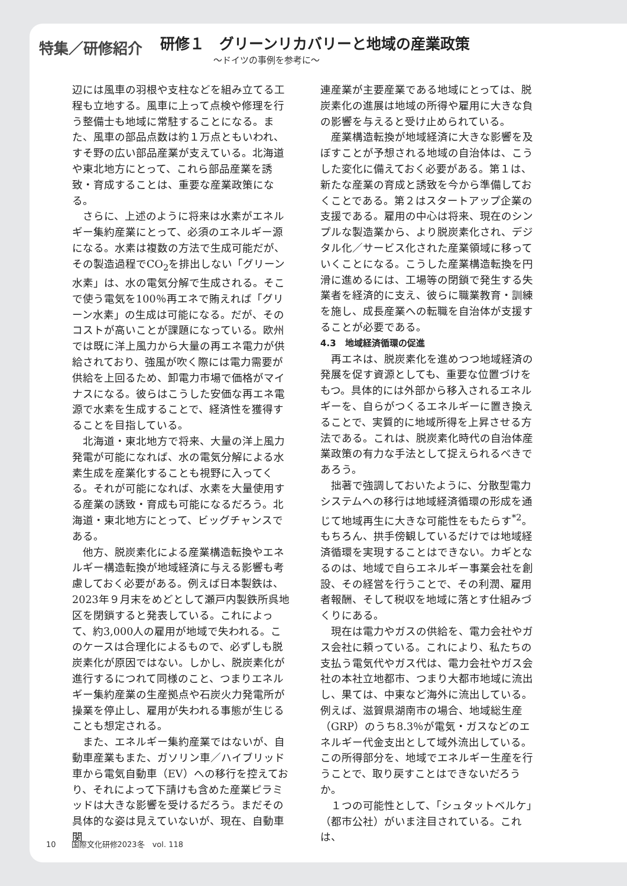特集／研修紹介
研修１　グリーンリカバリーと地域の産業政策
〜ドイツの事例を参考に〜
辺には風車の羽根や支柱などを組み立てる工程も立地する。風車に上って点検や修理を行う整備士も地域に常駐することになる。また、風車の部品点数は約１万点ともいわれ、すそ野の広い部品産業が支えている。北海道や東北地方にとって、これら部品産業を誘致・育成することは、重要な産業政策になる。
さらに、上述のように将来は水素がエネルギー集約産業にとって、必須のエネルギー源になる。水素は複数の方法で生成可能だが、その製造過程でCO<sub>2</sub>を排出しない「グリーン水素」は、水の電気分解で生成される。そこで使う電気を100％再エネで賄えれば「グリーン水素」の生成は可能になる。だが、そのコストが高いことが課題になっている。欧州では既に洋上風力から大量の再エネ電力が供給されており、強風が吹く際には電力需要が供給を上回るため、卸電力市場で価格がマイナスになる。彼らはこうした安価な再エネ電源で水素を生成することで、経済性を獲得することを目指している。
北海道・東北地方で将来、大量の洋上風力発電が可能になれば、水の電気分解による水素生成を産業化することも視野に入ってくる。それが可能になれば、水素を大量使用する産業の誘致・育成も可能になるだろう。北海道・東北地方にとって、ビッグチャンスである。
他方、脱炭素化による産業構造転換やエネルギー構造転換が地域経済に与える影響も考慮しておく必要がある。例えば日本製鉄は、2023年９月末をめどとして瀬戸内製鉄所呉地区を閉鎖すると発表している。これによって、約3,000人の雇用が地域で失われる。このケースは合理化によるもので、必ずしも脱炭素化が原因ではない。しかし、脱炭素化が進行するにつれて同様のこと、つまりエネルギー集約産業の生産拠点や石炭火力発電所が操業を停止し、雇用が失われる事態が生じることも想定される。
また、エネルギー集約産業ではないが、自動車産業もまた、ガソリン車／ハイブリッド車から電気自動車（EV）への移行を控えており、それによって下請けも含めた産業ピラミッドは大きな影響を受けるだろう。まだその具体的な姿は見えていないが、現在、自動車関
連産業が主要産業である地域にとっては、脱炭素化の進展は地域の所得や雇用に大きな負の影響を与えると受け止められている。
産業構造転換が地域経済に大きな影響を及ぼすことが予想される地域の自治体は、こうした変化に備えておく必要がある。第１は、新たな産業の育成と誘致を今から準備しておくことである。第２はスタートアップ企業の支援である。雇用の中心は将来、現在のシンプルな製造業から、より脱炭素化され、デジタル化／サービス化された産業領域に移っていくことになる。こうした産業構造転換を円滑に進めるには、工場等の閉鎖で発生する失業者を経済的に支え、彼らに職業教育・訓練を施し、成長産業への転職を自治体が支援することが必要である。
4.3　地域経済循環の促進
再エネは、脱炭素化を進めつつ地域経済の発展を促す資源としても、重要な位置づけをもつ。具体的には外部から移入されるエネルギーを、自らがつくるエネルギーに置き換えることで、実質的に地域所得を上昇させる方法である。これは、脱炭素化時代の自治体産業政策の有力な手法として捉えられるべきであろう。
拙著で強調しておいたように、分散型電力システムへの移行は地域経済循環の形成を通じて地域再生に大きな可能性をもたらす<sup>*2</sup>。もちろん、拱手傍観しているだけでは地域経済循環を実現することはできない。カギとなるのは、地域で自らエネルギー事業会社を創設、その経営を行うことで、その利潤、雇用者報酬、そして税収を地域に落とす仕組みづくりにある。
現在は電力やガスの供給を、電力会社やガス会社に頼っている。これにより、私たちの支払う電気代やガス代は、電力会社やガス会社の本社立地都市、つまり大都市地域に流出し、果ては、中東など海外に流出している。例えば、滋賀県湖南市の場合、地域総生産（GRP）のうち8.3％が電気・ガスなどのエネルギー代金支出として域外流出している。この所得部分を、地域でエネルギー生産を行うことで、取り戻すことはできないだろうか。
１つの可能性として、「シュタットベルケ」（都市公社）がいま注目されている。これは、
10　　国際文化研修2023冬　vol. 118